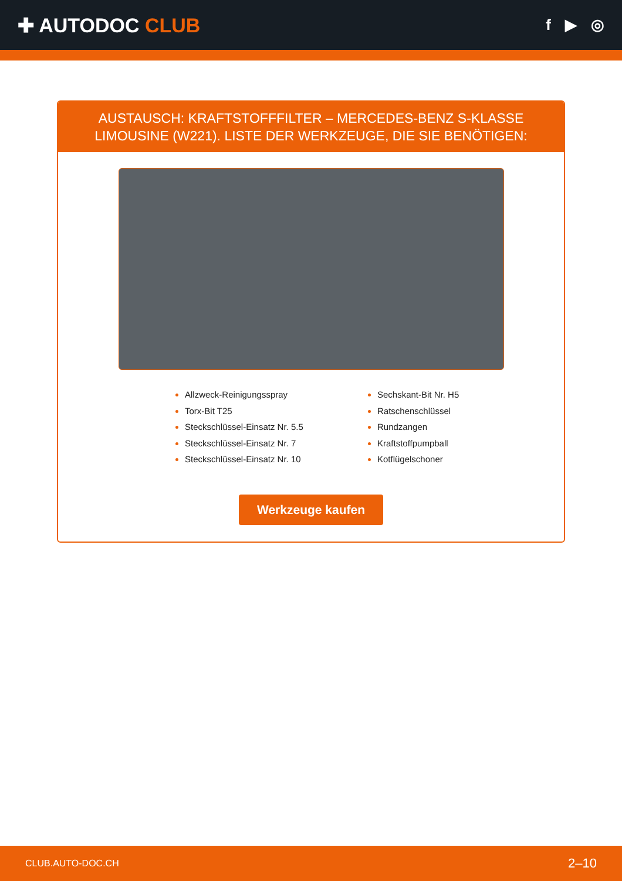✚ AUTODOC CLUB
f ▶ ◎
AUSTAUSCH: KRAFTSTOFFFILTER – MERCEDES-BENZ S-KLASSE LIMOUSINE (W221). LISTE DER WERKZEUGE, DIE SIE BENÖTIGEN:
Allzweck-Reinigungsspray
Torx-Bit T25
Steckschlüssel-Einsatz Nr. 5.5
Steckschlüssel-Einsatz Nr. 7
Steckschlüssel-Einsatz Nr. 10
Sechskant-Bit Nr. H5
Ratschenschlüssel
Rundzangen
Kraftstoffpumpball
Kotflügelschoner
Werkzeuge kaufen
CLUB.AUTO-DOC.CH 2–10